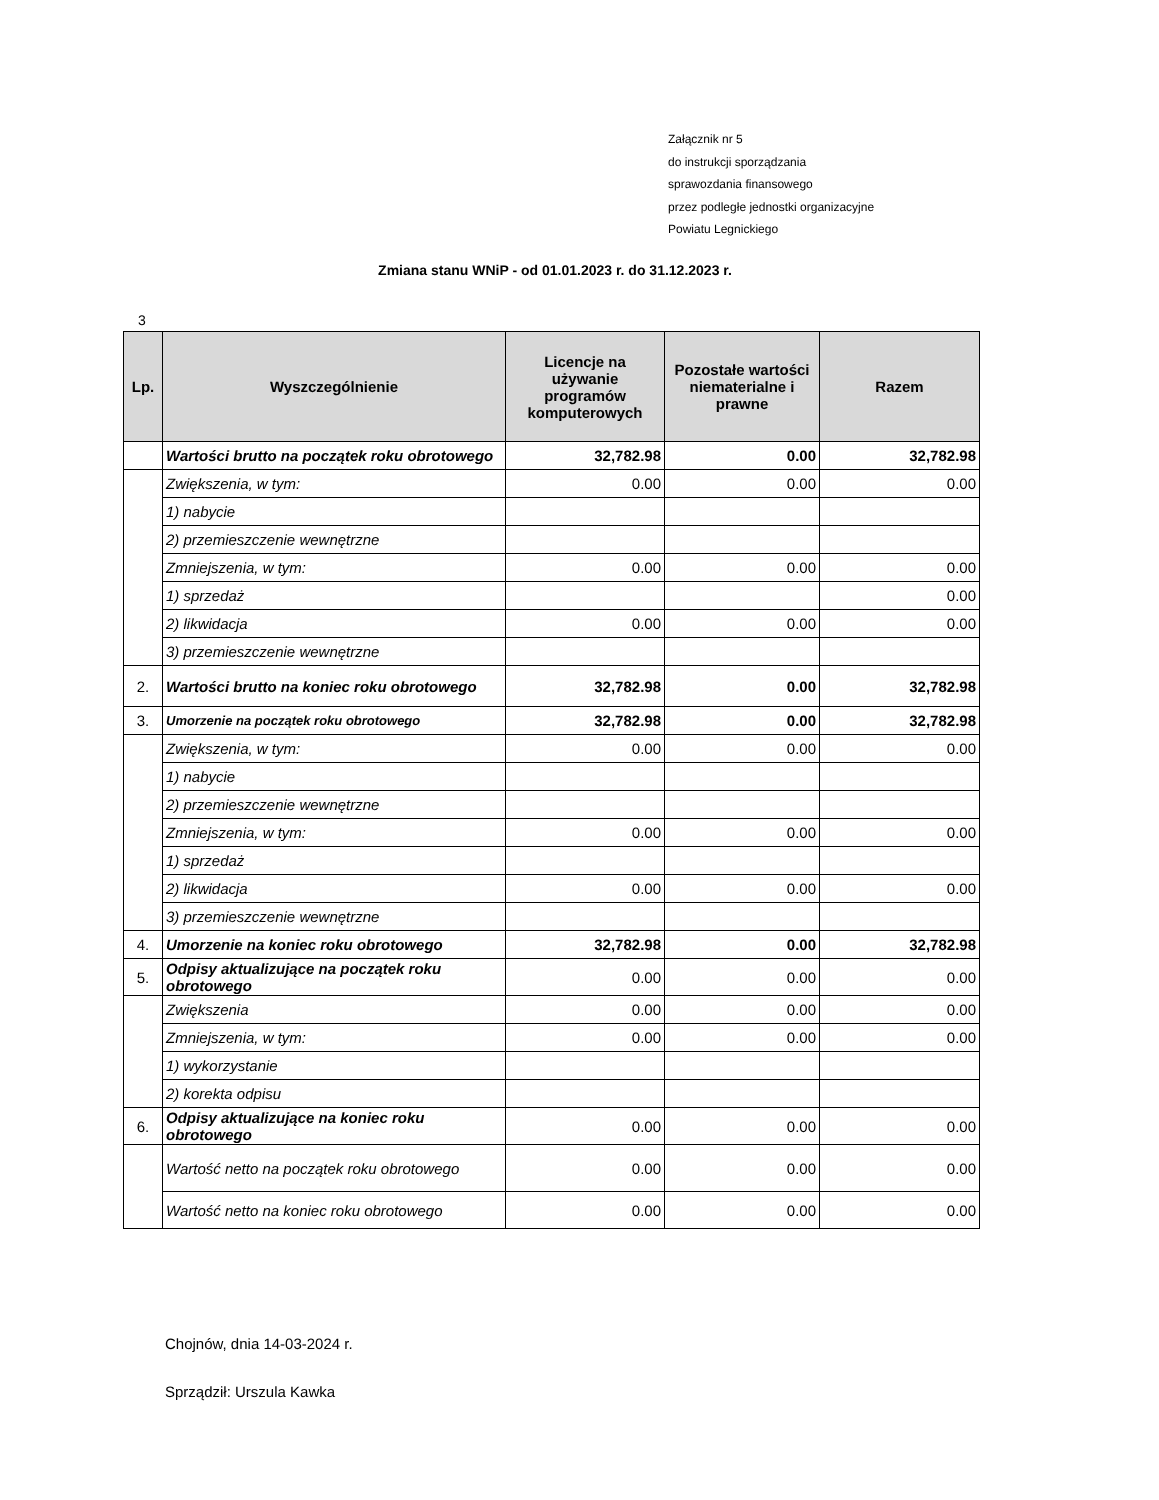Załącznik nr 5
do instrukcji sporządzania
sprawozdania finansowego
przez podległe jednostki organizacyjne
Powiatu Legnickiego
Zmiana stanu WNiP - od 01.01.2023 r. do 31.12.2023 r.
3
| Lp. | Wyszczególnienie | Licencje na używanie programów komputerowych | Pozostałe wartości niematerialne i prawne | Razem |
| --- | --- | --- | --- | --- |
| | Wartości brutto na początek roku obrotowego | 32,782.98 | 0.00 | 32,782.98 |
| | Zwiększenia, w tym: | 0.00 | 0.00 | 0.00 |
| | 1) nabycie | | | |
| | 2) przemieszczenie wewnętrzne | | | |
| | Zmniejszenia, w tym: | 0.00 | 0.00 | 0.00 |
| | 1) sprzedaż | | | 0.00 |
| | 2) likwidacja | 0.00 | 0.00 | 0.00 |
| | 3) przemieszczenie wewnętrzne | | | |
| 2. | Wartości brutto na koniec roku obrotowego | 32,782.98 | 0.00 | 32,782.98 |
| 3. | Umorzenie na początek roku obrotowego | 32,782.98 | 0.00 | 32,782.98 |
| | Zwiększenia, w tym: | 0.00 | 0.00 | 0.00 |
| | 1) nabycie | | | |
| | 2) przemieszczenie wewnętrzne | | | |
| | Zmniejszenia, w tym: | 0.00 | 0.00 | 0.00 |
| | 1) sprzedaż | | | |
| | 2) likwidacja | 0.00 | 0.00 | 0.00 |
| | 3) przemieszczenie wewnętrzne | | | |
| 4. | Umorzenie na koniec roku obrotowego | 32,782.98 | 0.00 | 32,782.98 |
| 5. | Odpisy aktualizujące na początek roku obrotowego | 0.00 | 0.00 | 0.00 |
| | Zwiększenia | 0.00 | 0.00 | 0.00 |
| | Zmniejszenia, w tym: | 0.00 | 0.00 | 0.00 |
| | 1) wykorzystanie | | | |
| | 2) korekta odpisu | | | |
| 6. | Odpisy aktualizujące na koniec roku obrotowego | 0.00 | 0.00 | 0.00 |
| | Wartość netto na początek roku obrotowego | 0.00 | 0.00 | 0.00 |
| | Wartość netto na koniec roku obrotowego | 0.00 | 0.00 | 0.00 |
Chojnów, dnia 14-03-2024 r.
Sprządził: Urszula Kawka